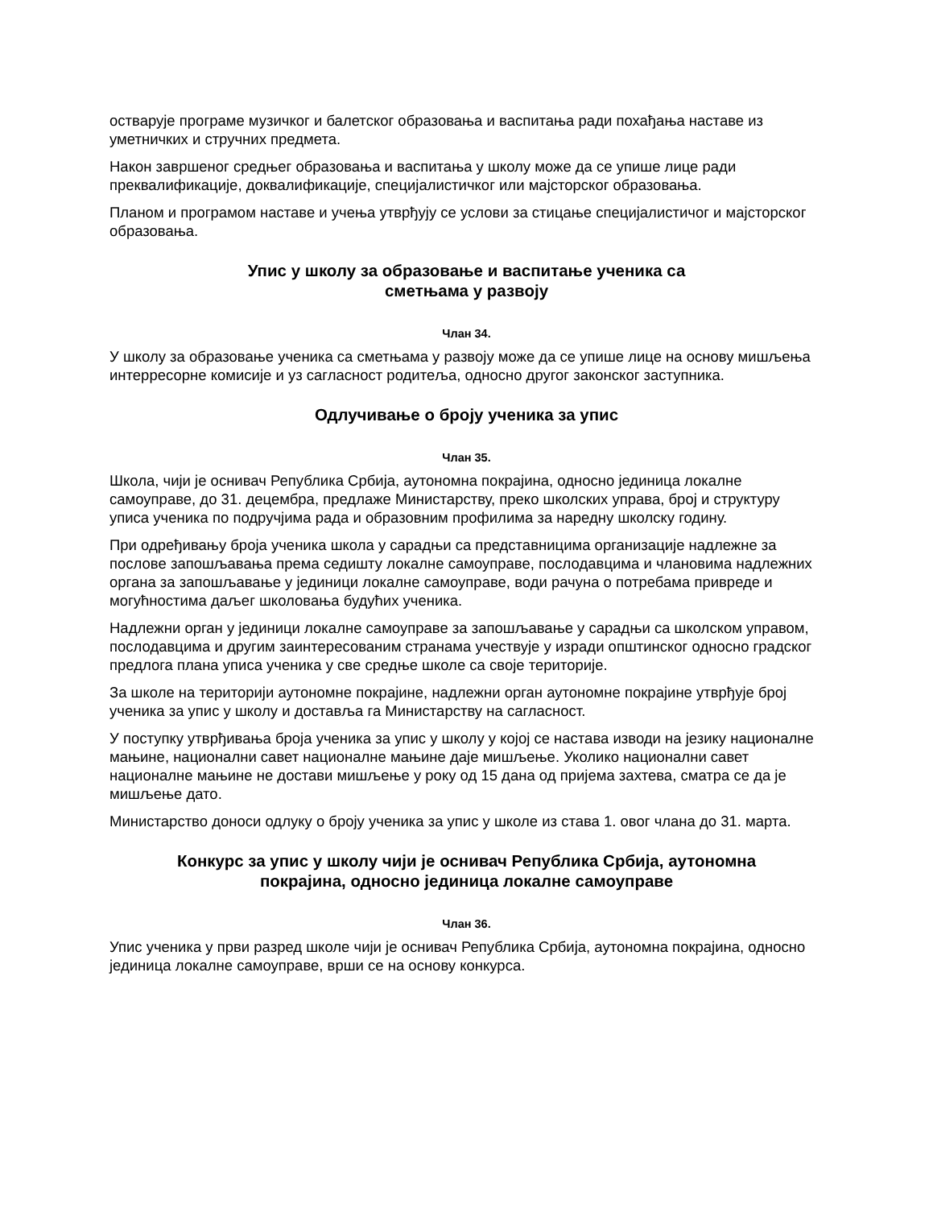остварује програме музичког и балетског образовања и васпитања ради похађања наставе из уметничких и стручних предмета.
Након завршеног средњег образовања и васпитања у школу може да се упише лице ради преквалификације, доквалификације, специјалистичког или мајсторског образовања.
Планом и програмом наставе и учења утврђују се услови за стицање специјалистичог и мајсторског образовања.
Упис у школу за образовање и васпитање ученика са
сметњама у развоју
Члан 34.
У школу за образовање ученика са сметњама у развоју може да се упише лице на основу мишљења интерресорне комисије и уз сагласност родитеља, односно другог законског заступника.
Одлучивање о броју ученика за упис
Члан 35.
Школа, чији је оснивач Република Србија, аутономна покрајина, односно јединица локалне самоуправе, до 31. децембра, предлаже Министарству, преко школских управа, број и структуру уписа ученика по подручјима рада и образовним профилима за наредну школску годину.
При одређивању броја ученика школа у сарадњи са представницима организације надлежне за послове запошљавања према седишту локалне самоуправе, послодавцима и члановима надлежних органа за запошљавање у јединици локалне самоуправе, води рачуна о потребама привреде и могућностима даљег школовања будућих ученика.
Надлежни орган у јединици локалне самоуправе за запошљавање у сарадњи са школском управом, послодавцима и другим заинтересованим странама учествује у изради општинског односно градског предлога плана уписа ученика у све средње школе са своје територије.
За школе на територији аутономне покрајине, надлежни орган аутономне покрајине утврђује број ученика за упис у школу и доставља га Министарству на сагласност.
У поступку утврђивања броја ученика за упис у школу у којој се настава изводи на језику националне мањине, национални савет националне мањине даје мишљење. Уколико национални савет националне мањине не достави мишљење у року од 15 дана од пријема захтева, сматра се да је мишљење дато.
Министарство доноси одлуку о броју ученика за упис у школе из става 1. овог члана до 31. марта.
Конкурс за упис у школу чији је оснивач Република Србија, аутономна
покрајина, односно јединица локалне самоуправе
Члан 36.
Упис ученика у први разред школе чији је оснивач Република Србија, аутономна покрајина, односно јединица локалне самоуправе, врши се на основу конкурса.